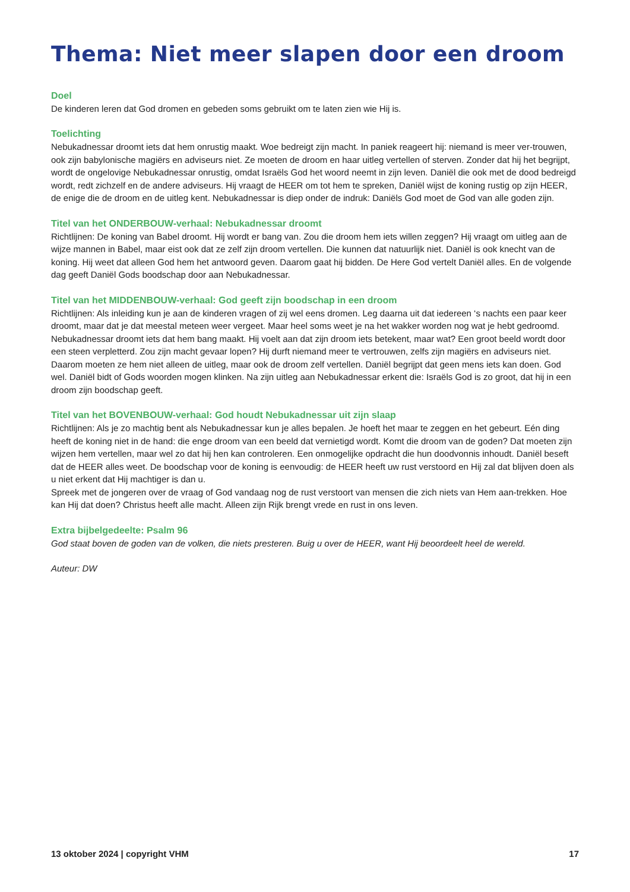Thema: Niet meer slapen door een droom
Doel
De kinderen leren dat God dromen en gebeden soms gebruikt om te laten zien wie Hij is.
Toelichting
Nebukadnessar droomt iets dat hem onrustig maakt. Woe bedreigt zijn macht. In paniek reageert hij: niemand is meer ver-trouwen, ook zijn babylonische magiërs en adviseurs niet. Ze moeten de droom en haar uitleg vertellen of sterven. Zonder dat hij het begrijpt, wordt de ongelovige Nebukadnessar onrustig, omdat Israëls God het woord neemt in zijn leven. Daniël die ook met de dood bedreigd wordt, redt zichzelf en de andere adviseurs. Hij vraagt de HEER om tot hem te spreken, Daniël wijst de koning rustig op zijn HEER, de enige die de droom en de uitleg kent. Nebukadnessar is diep onder de indruk: Daniëls God moet de God van alle goden zijn.
Titel van het ONDERBOUW-verhaal: Nebukadnessar droomt
Richtlijnen: De koning van Babel droomt. Hij wordt er bang van. Zou die droom hem iets willen zeggen? Hij vraagt om uitleg aan de wijze mannen in Babel, maar eist ook dat ze zelf zijn droom vertellen. Die kunnen dat natuurlijk niet. Daniël is ook knecht van de koning. Hij weet dat alleen God hem het antwoord geven. Daarom gaat hij bidden. De Here God vertelt Daniël alles. En de volgende dag geeft Daniël Gods boodschap door aan Nebukadnessar.
Titel van het MIDDENBOUW-verhaal: God geeft zijn boodschap in een droom
Richtlijnen: Als inleiding kun je aan de kinderen vragen of zij wel eens dromen. Leg daarna uit dat iedereen ‘s nachts een paar keer droomt, maar dat je dat meestal meteen weer vergeet. Maar heel soms weet je na het wakker worden nog wat je hebt gedroomd.
Nebukadnessar droomt iets dat hem bang maakt. Hij voelt aan dat zijn droom iets betekent, maar wat? Een groot beeld wordt door een steen verpletterd. Zou zijn macht gevaar lopen? Hij durft niemand meer te vertrouwen, zelfs zijn magiërs en adviseurs niet. Daarom moeten ze hem niet alleen de uitleg, maar ook de droom zelf vertellen. Daniël begrijpt dat geen mens iets kan doen. God wel. Daniël bidt of Gods woorden mogen klinken. Na zijn uitleg aan Nebukadnessar erkent die: Israëls God is zo groot, dat hij in een droom zijn boodschap geeft.
Titel van het BOVENBOUW-verhaal: God houdt Nebukadnessar uit zijn slaap
Richtlijnen: Als je zo machtig bent als Nebukadnessar kun je alles bepalen. Je hoeft het maar te zeggen en het gebeurt. Eén ding heeft de koning niet in de hand: die enge droom van een beeld dat vernietigd wordt. Komt die droom van de goden? Dat moeten zijn wijzen hem vertellen, maar wel zo dat hij hen kan controleren. Een onmogelijke opdracht die hun doodvonnis inhoudt. Daniël beseft dat de HEER alles weet. De boodschap voor de koning is eenvoudig: de HEER heeft uw rust verstoord en Hij zal dat blijven doen als u niet erkent dat Hij machtiger is dan u.
Spreek met de jongeren over de vraag of God vandaag nog de rust verstoort van mensen die zich niets van Hem aan-trekken. Hoe kan Hij dat doen? Christus heeft alle macht. Alleen zijn Rijk brengt vrede en rust in ons leven.
Extra bijbelgedeelte: Psalm 96
God staat boven de goden van de volken, die niets presteren. Buig u over de HEER, want Hij beoordeelt heel de wereld.
Auteur: DW
13 oktober 2024 | copyright VHM 17